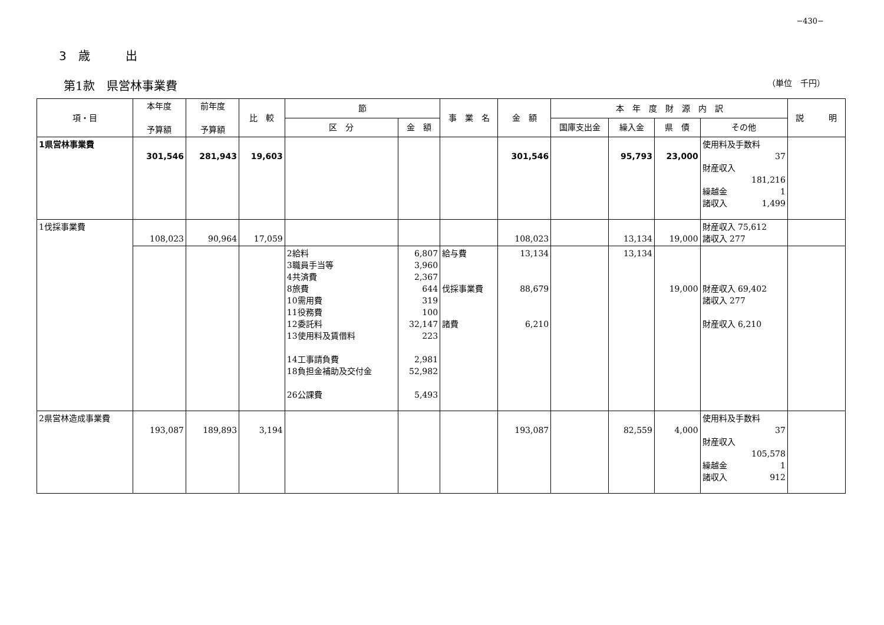−430−
3　歳　　　出
第1款　県営林事業費 （単位　千円）
| 項・目 | 本年度 予算額 | 前年度 予算額 | 比 較 | 節 | | 事 業 名 | 金 額 | 本 年 度 財 源 内 訳 | | | | 説 明 |
| --- | --- | --- | --- | --- | --- | --- | --- | --- | --- | --- | --- | --- |
| | | | | 区 分 | 金 額 | | | 国庫支出金 | 繰入金 | 県 債 | その他 | |
| 1県営林事業費 | 301,546 | 281,943 | 19,603 | | | | 301,546 | | 95,793 | 23,000 | 使用料及手数料 37 財産収入 181,216 繰越金 1 諸収入 1,499 | |
| 1伐採事業費 | 108,023 | 90,964 | 17,059 | | | | 108,023 | | 13,134 | 19,000 | 財産収入 75,612 諸収入 277 | |
| | | | | 2給料 3職員手当等 4共済費 8旅費 10需用費 11役務費 12委託料 13使用料及賃借料 14工事請負費 18負担金補助及交付金 26公課費 | 6,807 3,960 2,367 644 319 100 32,147 223 2,981 52,982 5,493 | 給与費 伐採事業費 諸費 | 13,134 88,679 6,210 | | 13,134 | 19,000 | 財産収入 69,402 諸収入 277 財産収入 6,210 | |
| 2県営林造成事業費 | 193,087 | 189,893 | 3,194 | | | | 193,087 | | 82,559 | 4,000 | 使用料及手数料 37 財産収入 105,578 繰越金 1 諸収入 912 | |